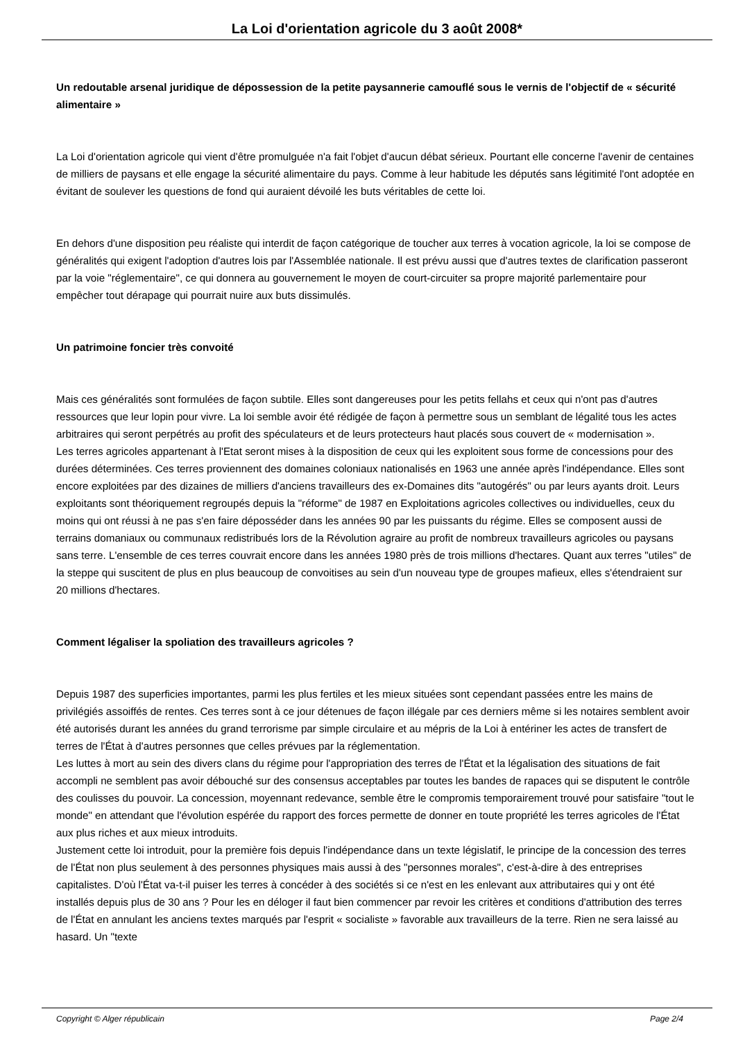La Loi d'orientation agricole du 3 août 2008*
Un redoutable arsenal juridique de dépossession de la petite paysannerie camouflé sous le vernis de l'objectif de « sécurité alimentaire »
La Loi d'orientation agricole qui vient d'être promulguée n'a fait l'objet d'aucun débat sérieux. Pourtant elle concerne l'avenir de centaines de milliers de paysans et elle engage la sécurité alimentaire du pays. Comme à leur habitude les députés sans légitimité l'ont adoptée en évitant de soulever les questions de fond qui auraient dévoilé les buts véritables de cette loi.
En dehors d'une disposition peu réaliste qui interdit de façon catégorique de toucher aux terres à vocation agricole, la loi se compose de généralités qui exigent l'adoption d'autres lois par l'Assemblée nationale. Il est prévu aussi que d'autres textes de clarification passeront par la voie "réglementaire", ce qui donnera au gouvernement le moyen de court-circuiter sa propre majorité parlementaire pour empêcher tout dérapage qui pourrait nuire aux buts dissimulés.
Un patrimoine foncier très convoité
Mais ces généralités sont formulées de façon subtile. Elles sont dangereuses pour les petits fellahs et ceux qui n'ont pas d'autres ressources que leur lopin pour vivre. La loi semble avoir été rédigée de façon à permettre sous un semblant de légalité tous les actes arbitraires qui seront perpétrés au profit des spéculateurs et de leurs protecteurs haut placés sous couvert de « modernisation ».
Les terres agricoles appartenant à l'Etat seront mises à la disposition de ceux qui les exploitent sous forme de concessions pour des durées déterminées. Ces terres proviennent des domaines coloniaux nationalisés en 1963 une année après l'indépendance. Elles sont encore exploitées par des dizaines de milliers d'anciens travailleurs des ex-Domaines dits "autogérés" ou par leurs ayants droit. Leurs exploitants sont théoriquement regroupés depuis la "réforme" de 1987 en Exploitations agricoles collectives ou individuelles, ceux du moins qui ont réussi à ne pas s'en faire déposséder dans les années 90 par les puissants du régime. Elles se composent aussi de terrains domaniaux ou communaux redistribués lors de la Révolution agraire au profit de nombreux travailleurs agricoles ou paysans sans terre. L'ensemble de ces terres couvrait encore dans les années 1980 près de trois millions d'hectares. Quant aux terres "utiles" de la steppe qui suscitent de plus en plus beaucoup de convoitises au sein d'un nouveau type de groupes mafieux, elles s'étendraient sur 20 millions d'hectares.
Comment légaliser la spoliation des travailleurs agricoles ?
Depuis 1987 des superficies importantes, parmi les plus fertiles et les mieux situées sont cependant passées entre les mains de privilégiés assoiffés de rentes. Ces terres sont à ce jour détenues de façon illégale par ces derniers même si les notaires semblent avoir été autorisés durant les années du grand terrorisme par simple circulaire et au mépris de la Loi à entériner les actes de transfert de terres de l'État à d'autres personnes que celles prévues par la réglementation.
Les luttes à mort au sein des divers clans du régime pour l'appropriation des terres de l'État et la légalisation des situations de fait accompli ne semblent pas avoir débouché sur des consensus acceptables par toutes les bandes de rapaces qui se disputent le contrôle des coulisses du pouvoir. La concession, moyennant redevance, semble être le compromis temporairement trouvé pour satisfaire "tout le monde" en attendant que l'évolution espérée du rapport des forces permette de donner en toute propriété les terres agricoles de l'État aux plus riches et aux mieux introduits.
Justement cette loi introduit, pour la première fois depuis l'indépendance dans un texte législatif, le principe de la concession des terres de l'État non plus seulement à des personnes physiques mais aussi à des "personnes morales", c'est-à-dire à des entreprises capitalistes. D'où l'État va-t-il puiser les terres à concéder à des sociétés si ce n'est en les enlevant aux attributaires qui y ont été installés depuis plus de 30 ans ? Pour les en déloger il faut bien commencer par revoir les critères et conditions d'attribution des terres de l'État en annulant les anciens textes marqués par l'esprit « socialiste » favorable aux travailleurs de la terre. Rien ne sera laissé au hasard. Un "texte
Copyright © Alger républicain Page 2/4